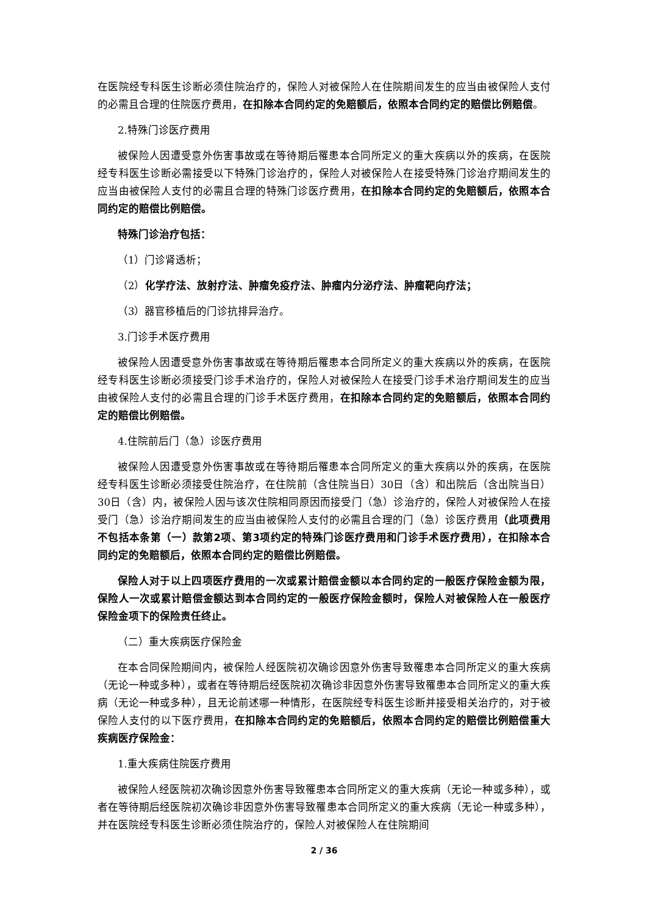在医院经专科医生诊断必须住院治疗的，保险人对被保险人在住院期间发生的应当由被保险人支付的必需且合理的住院医疗费用，在扣除本合同约定的免赔额后，依照本合同约定的赔偿比例赔偿。
2.特殊门诊医疗费用
被保险人因遭受意外伤害事故或在等待期后罹患本合同所定义的重大疾病以外的疾病，在医院经专科医生诊断必需接受以下特殊门诊治疗的，保险人对被保险人在接受特殊门诊治疗期间发生的应当由被保险人支付的必需且合理的特殊门诊医疗费用，在扣除本合同约定的免赔额后，依照本合同约定的赔偿比例赔偿。
特殊门诊治疗包括：
（1）门诊肾透析；
（2）化学疗法、放射疗法、肿瘤免疫疗法、肿瘤内分泌疗法、肿瘤靶向疗法；
（3）器官移植后的门诊抗排异治疗。
3.门诊手术医疗费用
被保险人因遭受意外伤害事故或在等待期后罹患本合同所定义的重大疾病以外的疾病，在医院经专科医生诊断必须接受门诊手术治疗的，保险人对被保险人在接受门诊手术治疗期间发生的应当由被保险人支付的必需且合理的门诊手术医疗费用，在扣除本合同约定的免赔额后，依照本合同约定的赔偿比例赔偿。
4.住院前后门（急）诊医疗费用
被保险人因遭受意外伤害事故或在等待期后罹患本合同所定义的重大疾病以外的疾病，在医院经专科医生诊断必须接受住院治疗，在住院前（含住院当日）30日（含）和出院后（含出院当日）30日（含）内，被保险人因与该次住院相同原因而接受门（急）诊治疗的，保险人对被保险人在接受门（急）诊治疗期间发生的应当由被保险人支付的必需且合理的门（急）诊医疗费用（此项费用不包括本条第（一）款第2项、第3项约定的特殊门诊医疗费用和门诊手术医疗费用），在扣除本合同约定的免赔额后，依照本合同约定的赔偿比例赔偿。
保险人对于以上四项医疗费用的一次或累计赔偿金额以本合同约定的一般医疗保险金额为限，保险人一次或累计赔偿金额达到本合同约定的一般医疗保险金额时，保险人对被保险人在一般医疗保险金项下的保险责任终止。
（二）重大疾病医疗保险金
在本合同保险期间内，被保险人经医院初次确诊因意外伤害导致罹患本合同所定义的重大疾病（无论一种或多种），或者在等待期后经医院初次确诊非因意外伤害导致罹患本合同所定义的重大疾病（无论一种或多种），且无论前述哪一种情形，在医院经专科医生诊断并接受相关治疗的，对于被保险人支付的以下医疗费用，在扣除本合同约定的免赔额后，依照本合同约定的赔偿比例赔偿重大疾病医疗保险金：
1.重大疾病住院医疗费用
被保险人经医院初次确诊因意外伤害导致罹患本合同所定义的重大疾病（无论一种或多种），或者在等待期后经医院初次确诊非因意外伤害导致罹患本合同所定义的重大疾病（无论一种或多种），并在医院经专科医生诊断必须住院治疗的，保险人对被保险人在住院期间
2 / 36